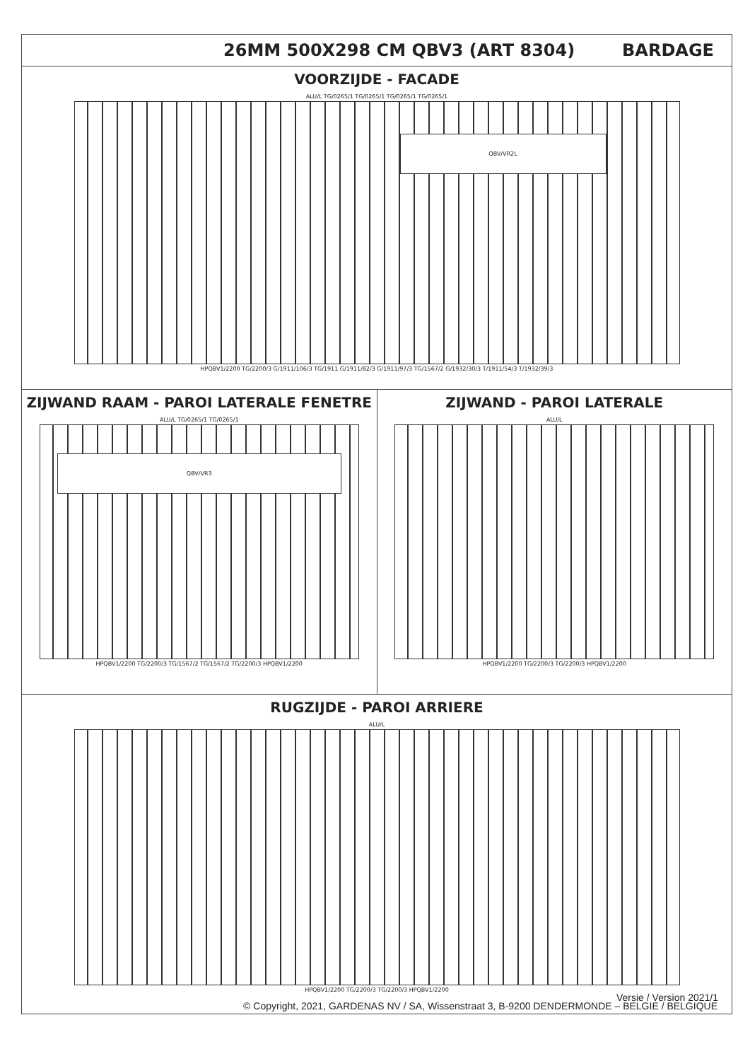26MM 500X298 CM QBV3 (ART 8304) BARDAGE
VOORZIJDE - FACADE
ALU/L TG/0265/1 TG/0265/1 TG/0265/1 TG/0265/1
QBV/VR2L
HPQBV1/2200 TG/2200/3 G/1911/106/3 TG/1911 G/1911/82/3 G/1911/97/3 TG/1567/2 G/1932/30/3 T/1911/54/3 T/1932/39/3
ZIJWAND RAAM - PAROI LATERALE FENETRE
ALU/L TG/0265/1 TG/0265/1
QBV/VR3
HPQBV1/2200 TG/2200/3 TG/1567/2 TG/1567/2 TG/2200/3 HPQBV1/2200
ZIJWAND - PAROI LATERALE
ALU/L
HPQBV1/2200 TG/2200/3 TG/2200/3 HPQBV1/2200
RUGZIJDE - PAROI ARRIERE
ALU/L
HPQBV1/2200 TG/2200/3 TG/2200/3 HPQBV1/2200
© Copyright, 2021, GARDENAS NV / SA, Wissenstraat 3, B-9200 DENDERMONDE – BELGIE / BELGIQUE
Versie / Version 2021/1